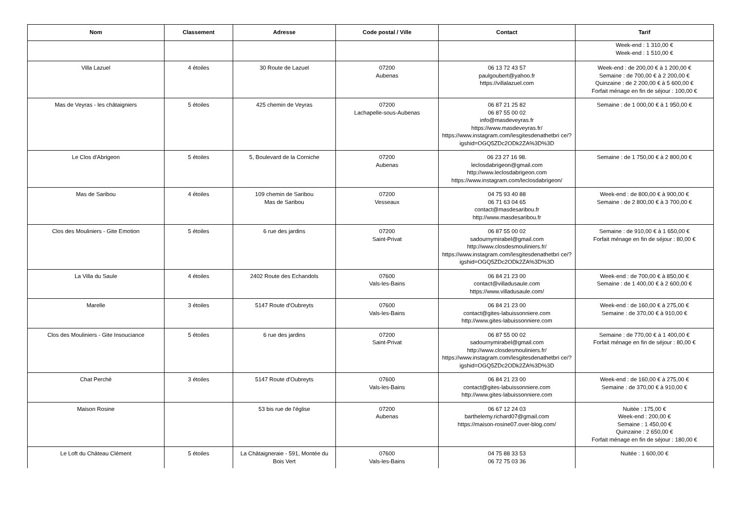| Nom | Classement | Adresse | Code postal / Ville | Contact | Tarif |
| --- | --- | --- | --- | --- | --- |
| | | | | | Week-end : 1 310,00 € Week-end : 1 510,00 € |
| Villa Lazuel | 4 étoiles | 30 Route de Lazuel | 07200 Aubenas | 06 13 72 43 57 paulgoubert@yahoo.fr https://villalazuel.com | Week-end : de 200,00 € à 1 200,00 € Semaine : de 700,00 € à 2 200,00 € Quinzaine : de 2 200,00 € à 5 600,00 € Forfait ménage en fin de séjour : 100,00 € |
| Mas de Veyras - les châtaigniers | 5 étoiles | 425 chemin de Veyras | 07200 Lachapelle-sous-Aubenas | 06 87 21 25 82 06 87 55 00 02 info@masdeveyras.fr https://www.masdeveyras.fr/ https://www.instagram.com/lesgitesdenathetbri ce/?igshid=OGQ5ZDc2ODk2ZA%3D%3D | Semaine : de 1 000,00 € à 1 950,00 € |
| Le Clos d'Abrigeon | 5 étoiles | 5, Boulevard de la Corniche | 07200 Aubenas | 06 23 27 16 98. leclosdabrigeon@gmail.com http://www.leclosdabrigeon.com https://www.instagram.com/leclosdabrigeon/ | Semaine : de 1 750,00 € à 2 800,00 € |
| Mas de Saribou | 4 étoiles | 109 chemin de Saribou Mas de Saribou | 07200 Vesseaux | 04 75 93 40 88 06 71 63 04 65 contact@masdesaribou.fr http://www.masdesaribou.fr | Week-end : de 800,00 € à 900,00 € Semaine : de 2 800,00 € à 3 700,00 € |
| Clos des Mouliniers - Gite Emotion | 5 étoiles | 6 rue des jardins | 07200 Saint-Privat | 06 87 55 00 02 sadournymirabel@gmail.com http://www.closdesmouliniers.fr/ https://www.instagram.com/lesgitesdenathetbri ce/?igshid=OGQ5ZDc2ODk2ZA%3D%3D | Semaine : de 910,00 € à 1 650,00 € Forfait ménage en fin de séjour : 80,00 € |
| La Villa du Saule | 4 étoiles | 2402 Route des Echandols | 07600 Vals-les-Bains | 06 84 21 23 00 contact@villadusaule.com https://www.villadusaule.com/ | Week-end : de 700,00 € à 850,00 € Semaine : de 1 400,00 € à 2 600,00 € |
| Marelle | 3 étoiles | 5147 Route d'Oubreyts | 07600 Vals-les-Bains | 06 84 21 23 00 contact@gites-labuissonniere.com http://www.gites-labuissonniere.com | Week-end : de 160,00 € à 275,00 € Semaine : de 370,00 € à 910,00 € |
| Clos des Mouliniers - Gite Insouciance | 5 étoiles | 6 rue des jardins | 07200 Saint-Privat | 06 87 55 00 02 sadournymirabel@gmail.com http://www.closdesmouliniers.fr/ https://www.instagram.com/lesgitesdenathetbri ce/?igshid=OGQ5ZDc2ODk2ZA%3D%3D | Semaine : de 770,00 € à 1 400,00 € Forfait ménage en fin de séjour : 80,00 € |
| Chat Perché | 3 étoiles | 5147 Route d'Oubreyts | 07600 Vals-les-Bains | 06 84 21 23 00 contact@gites-labuissonniere.com http://www.gites-labuissonniere.com | Week-end : de 160,00 € à 275,00 € Semaine : de 370,00 € à 910,00 € |
| Maison Rosine | | 53 bis rue de l'église | 07200 Aubenas | 06 67 12 24 03 barthelemy.richard07@gmail.com https://maison-rosine07.over-blog.com/ | Nuitée : 175,00 € Week-end : 200,00 € Semaine : 1 450,00 € Quinzaine : 2 650,00 € Forfait ménage en fin de séjour : 180,00 € |
| Le Loft du Château Clément | 5 étoiles | La Châtaigneraie - 591, Montée du Bois Vert | 07600 Vals-les-Bains | 04 75 88 33 53 06 72 75 03 36 | Nuitée : 1 600,00 € |